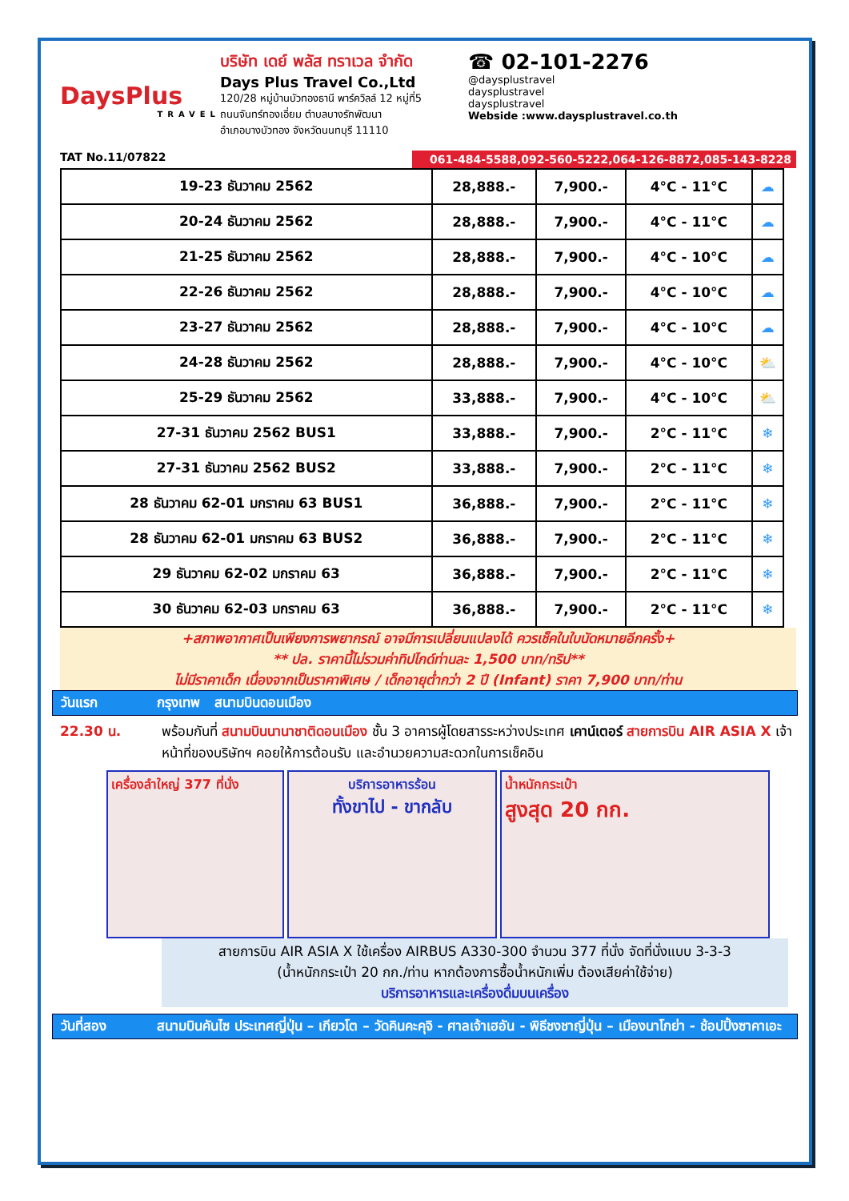DaysPlus
TRAVEL
TAT No.11/07822
บริษัท เดย์ พลัส ทราเวล จำกัด
Days Plus Travel Co.,Ltd
120/28 หมู่บ้านบัวทองธานี พาร์ควิลล์ 12 หมู่ที่5
ถนนจันทร์ทองเอี่ยม ตำบลบางรักพัฒนา
อำเภอบางบัวทอง จังหวัดนนทบุรี 11110
☎ 02-101-2276
@daysplustravel
daysplustravel
daysplustravel
Webside :www.daysplustravel.co.th
061-484-5588,092-560-5222,064-126-8872,085-143-8228
| 19-23 ธันวาคม 2562 | 28,888.- | 7,900.- | 4°C - 11°C | ☁ |
| 20-24 ธันวาคม 2562 | 28,888.- | 7,900.- | 4°C - 11°C | ☁ |
| 21-25 ธันวาคม 2562 | 28,888.- | 7,900.- | 4°C - 10°C | ☁ |
| 22-26 ธันวาคม 2562 | 28,888.- | 7,900.- | 4°C - 10°C | ☁ |
| 23-27 ธันวาคม 2562 | 28,888.- | 7,900.- | 4°C - 10°C | ☁ |
| 24-28 ธันวาคม 2562 | 28,888.- | 7,900.- | 4°C - 10°C | ⛅ |
| 25-29 ธันวาคม 2562 | 33,888.- | 7,900.- | 4°C - 10°C | ⛅ |
| 27-31 ธันวาคม 2562 BUS1 | 33,888.- | 7,900.- | 2°C - 11°C | ❄ |
| 27-31 ธันวาคม 2562 BUS2 | 33,888.- | 7,900.- | 2°C - 11°C | ❄ |
| 28 ธันวาคม 62-01 มกราคม 63 BUS1 | 36,888.- | 7,900.- | 2°C - 11°C | ❄ |
| 28 ธันวาคม 62-01 มกราคม 63 BUS2 | 36,888.- | 7,900.- | 2°C - 11°C | ❄ |
| 29 ธันวาคม 62-02 มกราคม 63 | 36,888.- | 7,900.- | 2°C - 11°C | ❄ |
| 30 ธันวาคม 62-03 มกราคม 63 | 36,888.- | 7,900.- | 2°C - 11°C | ❄ |
+สภาพอากาศเป็นเพียงการพยากรณ์ อาจมีการเปลี่ยนแปลงได้ ควรเช็คในใบนัดหมายอีกครั้ง+
** ปล. ราคานี้ไม่รวมค่าทิปไกด์ท่านละ 1,500 บาท/ทริป**
ไม่มีราคาเด็ก เนื่องจากเป็นราคาพิเศษ / เด็กอายุต่ำกว่า 2 ปี (Infant) ราคา 7,900 บาท/ท่าน
วันแรก กรุงเทพ สนามบินดอนเมือง
22.30 น. พร้อมกันที่ สนามบินนานาชาติดอนเมือง ชั้น 3 อาคารผู้โดยสารระหว่างประเทศ เคาน์เตอร์ สายการบิน AIR ASIA X เจ้าหน้าที่ของบริษัทฯ คอยให้การต้อนรับ และอำนวยความสะดวกในการเช็คอิน
เครื่องลำใหญ่ 377 ที่นั่ง
บริการอาหารร้อน
ทั้งขาไป - ขากลับ
น้ำหนักกระเป๋า
สูงสุด 20 กก.
สายการบิน AIR ASIA X ใช้เครื่อง AIRBUS A330-300 จำนวน 377 ที่นั่ง จัดที่นั่งแบบ 3-3-3
(น้ำหนักกระเป๋า 20 กก./ท่าน หากต้องการซื้อน้ำหนักเพิ่ม ต้องเสียค่าใช้จ่าย)
บริการอาหารและเครื่องดื่มบนเครื่อง
วันที่สอง สนามบินคันไซ ประเทศญี่ปุ่น – เกียวโต – วัดคินคะคุจิ - ศาลเจ้าเฮอัน - พิธีชงชาญี่ปุ่น – เมืองนาโกย่า - ช้อปปิ้งซาคาเอะ